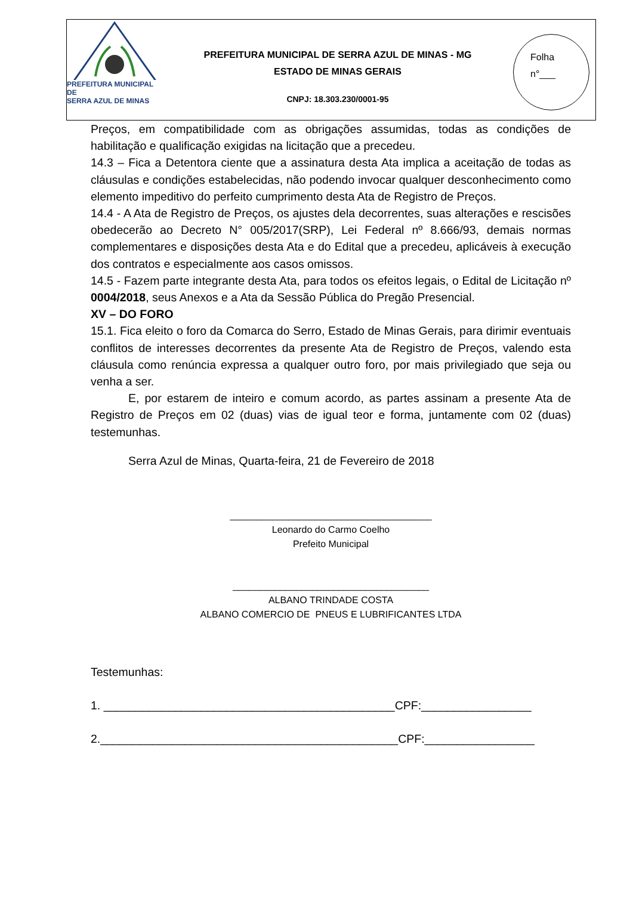PREFEITURA MUNICIPAL DE
SERRA AZUL DE MINAS
PREFEITURA MUNICIPAL DE SERRA AZUL DE MINAS - MG
ESTADO DE MINAS GERAIS
CNPJ: 18.303.230/0001-95
Folha
n°___
Preços, em compatibilidade com as obrigações assumidas, todas as condições de habilitação e qualificação exigidas na licitação que a precedeu.
14.3 – Fica a Detentora ciente que a assinatura desta Ata implica a aceitação de todas as cláusulas e condições estabelecidas, não podendo invocar qualquer desconhecimento como elemento impeditivo do perfeito cumprimento desta Ata de Registro de Preços.
14.4 - A Ata de Registro de Preços, os ajustes dela decorrentes, suas alterações e rescisões obedecerão ao Decreto N° 005/2017(SRP), Lei Federal nº 8.666/93, demais normas complementares e disposições desta Ata e do Edital que a precedeu, aplicáveis à execução dos contratos e especialmente aos casos omissos.
14.5 - Fazem parte integrante desta Ata, para todos os efeitos legais, o Edital de Licitação nº 0004/2018, seus Anexos e a Ata da Sessão Pública do Pregão Presencial.
XV – DO FORO
15.1. Fica eleito o foro da Comarca do Serro, Estado de Minas Gerais, para dirimir eventuais conflitos de interesses decorrentes da presente Ata de Registro de Preços, valendo esta cláusula como renúncia expressa a qualquer outro foro, por mais privilegiado que seja ou venha a ser.
E, por estarem de inteiro e comum acordo, as partes assinam a presente Ata de Registro de Preços em 02 (duas) vias de igual teor e forma, juntamente com 02 (duas) testemunhas.
Serra Azul de Minas, Quarta-feira, 21 de Fevereiro de 2018
______________________________________
Leonardo do Carmo Coelho
Prefeito Municipal
_____________________________________
ALBANO TRINDADE COSTA
ALBANO COMERCIO DE PNEUS E LUBRIFICANTES LTDA
Testemunhas:
1. _____________________________________________CPF:_________________
2.______________________________________________CPF:_________________